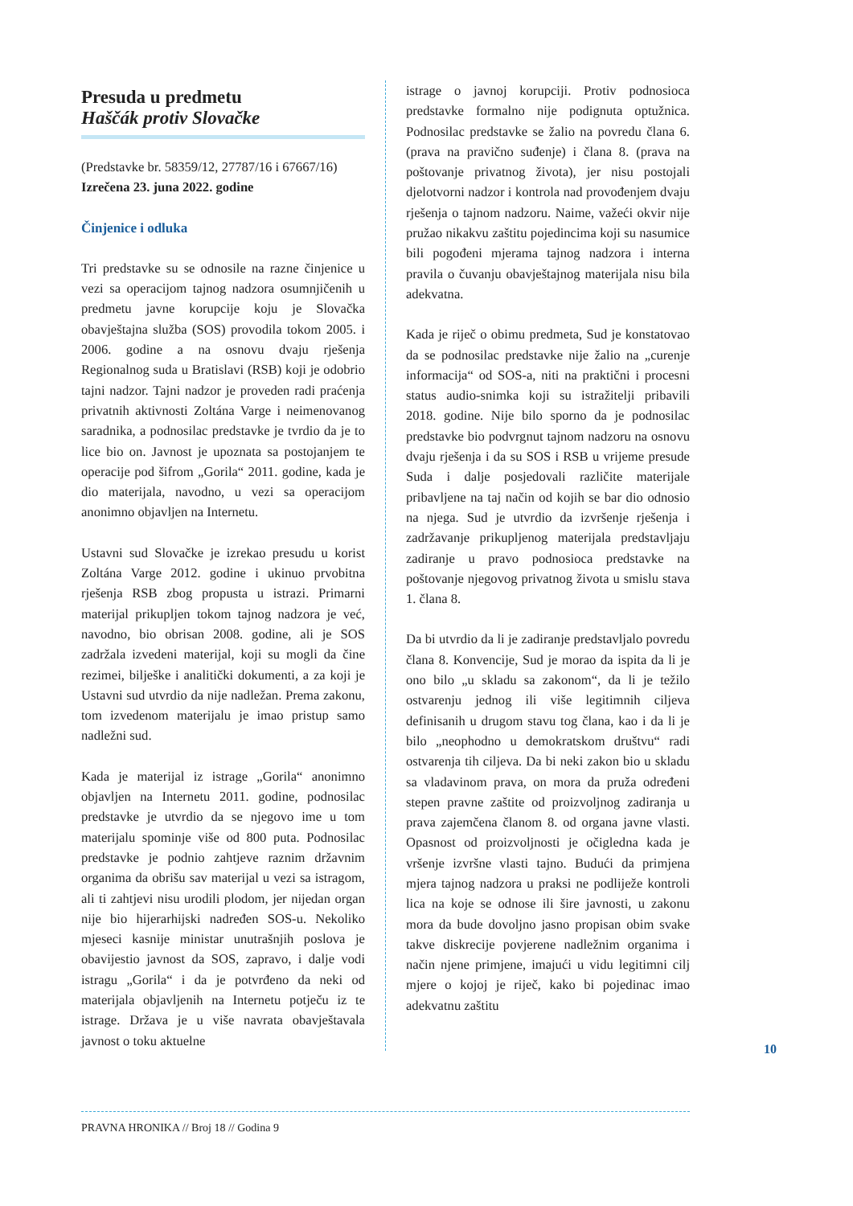Presuda u predmetu
Haščák protiv Slovačke
(Predstavke br. 58359/12, 27787/16 i 67667/16)
Izrečena 23. juna 2022. godine
Činjenice i odluka
Tri predstavke su se odnosile na razne činjenice u vezi sa operacijom tajnog nadzora osumnjičenih u predmetu javne korupcije koju je Slovačka obavještajna služba (SOS) provodila tokom 2005. i 2006. godine a na osnovu dvaju rješenja Regionalnog suda u Bratislavi (RSB) koji je odobrio tajni nadzor. Tajni nadzor je proveden radi praćenja privatnih aktivnosti Zoltána Varge i neimenovanog saradnika, a podnosilac predstavke je tvrdio da je to lice bio on. Javnost je upoznata sa postojanjem te operacije pod šifrom „Gorila“ 2011. godine, kada je dio materijala, navodno, u vezi sa operacijom anonimno objavljen na Internetu.
Ustavni sud Slovačke je izrekao presudu u korist Zoltána Varge 2012. godine i ukinuo prvobitna rješenja RSB zbog propusta u istrazi. Primarni materijal prikupljen tokom tajnog nadzora je već, navodno, bio obrisan 2008. godine, ali je SOS zadržala izvedeni materijal, koji su mogli da čine rezimei, bilješke i analitički dokumenti, a za koji je Ustavni sud utvrdio da nije nadležan. Prema zakonu, tom izvedenom materijalu je imao pristup samo nadležni sud.
Kada je materijal iz istrage „Gorila“ anonimno objavljen na Internetu 2011. godine, podnosilac predstavke je utvrdio da se njegovo ime u tom materijalu spominje više od 800 puta. Podnosilac predstavke je podnio zahtjeve raznim državnim organima da obrišu sav materijal u vezi sa istragom, ali ti zahtjevi nisu urodili plodom, jer nijedan organ nije bio hijerarhijski nadređen SOS-u. Nekoliko mjeseci kasnije ministar unutrašnjih poslova je obavijestio javnost da SOS, zapravo, i dalje vodi istragu „Gorila“ i da je potvrđeno da neki od materijala objavljenih na Internetu potječu iz te istrage. Država je u više navrata obavještavala javnost o toku aktuelne
istrage o javnoj korupciji. Protiv podnosioca predstavke formalno nije podignuta optužnica. Podnosilac predstavke se žalio na povredu člana 6. (prava na pravično suđenje) i člana 8. (prava na poštovanje privatnog života), jer nisu postojali djelotvorni nadzor i kontrola nad provođenjem dvaju rješenja o tajnom nadzoru. Naime, važeći okvir nije pružao nikakvu zaštitu pojedincima koji su nasumice bili pogođeni mjerama tajnog nadzora i interna pravila o čuvanju obavještajnog materijala nisu bila adekvatna.
Kada je riječ o obimu predmeta, Sud je konstatovao da se podnosilac predstavke nije žalio na „curenje informacija“ od SOS-a, niti na praktični i procesni status audio-snimka koji su istražitelji pribavili 2018. godine. Nije bilo sporno da je podnosilac predstavke bio podvrgnut tajnom nadzoru na osnovu dvaju rješenja i da su SOS i RSB u vrijeme presude Suda i dalje posjedovali različite materijale pribavljene na taj način od kojih se bar dio odnosio na njega. Sud je utvrdio da izvršenje rješenja i zadržavanje prikupljenog materijala predstavljaju zadiranje u pravo podnosioca predstavke na poštovanje njegovog privatnog života u smislu stava 1. člana 8.
Da bi utvrdio da li je zadiranje predstavljalo povredu člana 8. Konvencije, Sud je morao da ispita da li je ono bilo „u skladu sa zakonom“, da li je težilo ostvarenju jednog ili više legitimnih ciljeva definisanih u drugom stavu tog člana, kao i da li je bilo „neophodno u demokratskom društvu“ radi ostvarenja tih ciljeva. Da bi neki zakon bio u skladu sa vladavinom prava, on mora da pruža određeni stepen pravne zaštite od proizvoljnog zadiranja u prava zajemčena članom 8. od organa javne vlasti. Opasnost od proizvoljnosti je očigledna kada je vršenje izvršne vlasti tajno. Budući da primjena mjera tajnog nadzora u praksi ne podliježe kontroli lica na koje se odnose ili šire javnosti, u zakonu mora da bude dovoljno jasno propisan obim svake takve diskrecije povjerene nadležnim organima i način njene primjene, imajući u vidu legitimni cilj mjere o kojoj je riječ, kako bi pojedinac imao adekvatnu zaštitu
10
PRAVNA HRONIKA // Broj 18 // Godina 9